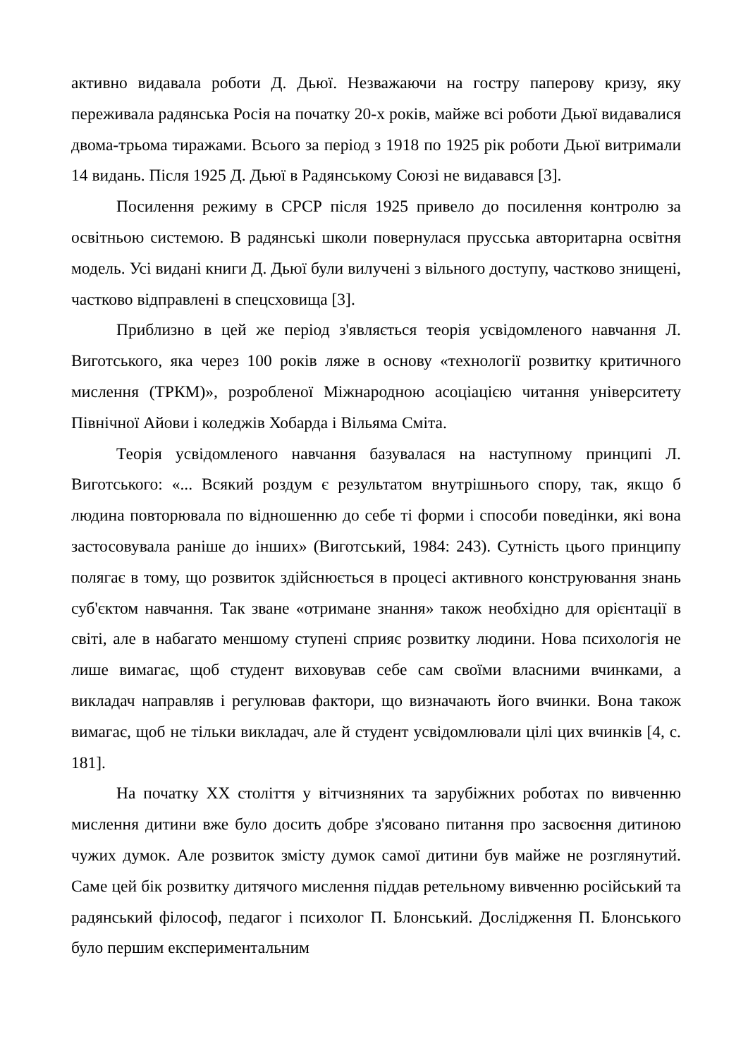активно видавала роботи Д. Дьюї. Незважаючи на гостру паперову кризу, яку переживала радянська Росія на початку 20-х років, майже всі роботи Дьюї видавалися двома-трьома тиражами. Всього за період з 1918 по 1925 рік роботи Дьюї витримали 14 видань. Після 1925 Д. Дьюї в Радянському Союзі не видавався [3].
Посилення режиму в СРСР після 1925 привело до посилення контролю за освітньою системою. В радянські школи повернулася прусська авторитарна освітня модель. Усі видані книги Д. Дьюї були вилучені з вільного доступу, частково знищені, частково відправлені в спецсховища [3].
Приблизно в цей же період з'являється теорія усвідомленого навчання Л. Виготського, яка через 100 років ляже в основу «технології розвитку критичного мислення (ТРКМ)», розробленої Міжнародною асоціацією читання університету Північної Айови і коледжів Хобарда і Вільяма Сміта.
Теорія усвідомленого навчання базувалася на наступному принципі Л. Виготського: «... Всякий роздум є результатом внутрішнього спору, так, якщо б людина повторювала по відношенню до себе ті форми і способи поведінки, які вона застосовувала раніше до інших» (Виготський, 1984: 243). Сутність цього принципу полягає в тому, що розвиток здійснюється в процесі активного конструювання знань суб'єктом навчання. Так зване «отримане знання» також необхідно для орієнтації в світі, але в набагато меншому ступені сприяє розвитку людини. Нова психологія не лише вимагає, щоб студент виховував себе сам своїми власними вчинками, а викладач направляв і регулював фактори, що визначають його вчинки. Вона також вимагає, щоб не тільки викладач, але й студент усвідомлювали цілі цих вчинків [4, с. 181].
На початку XX століття у вітчизняних та зарубіжних роботах по вивченню мислення дитини вже було досить добре з'ясовано питання про засвоєння дитиною чужих думок. Але розвиток змісту думок самої дитини був майже не розглянутий. Саме цей бік розвитку дитячого мислення піддав ретельному вивченню російський та радянський філософ, педагог і психолог П. Блонський. Дослідження П. Блонського було першим експериментальним